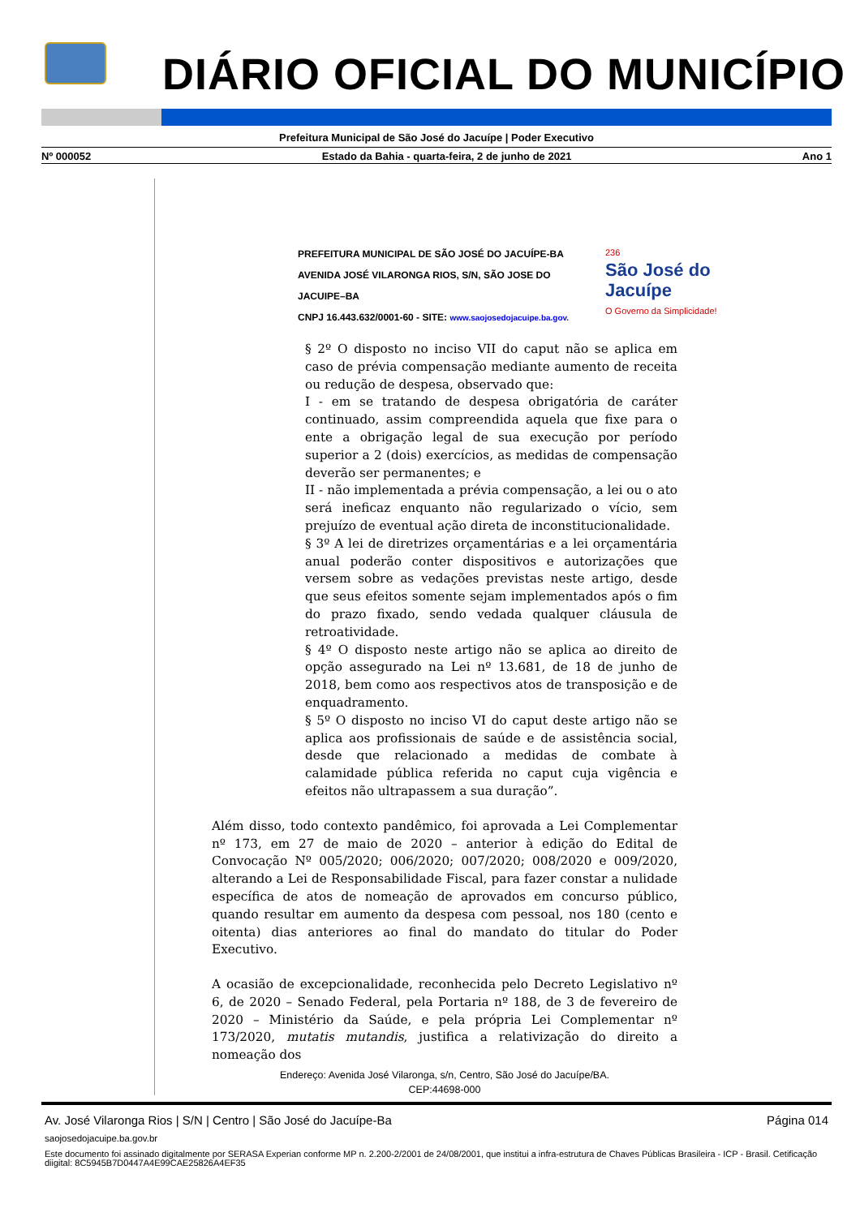DIÁRIO OFICIAL DO MUNICÍPIO
Prefeitura Municipal de São José do Jacuípe | Poder Executivo
Nº 000052 Estado da Bahia - quarta-feira, 2 de junho de 2021 Ano 1
PREFEITURA MUNICIPAL DE SÃO JOSÉ DO JACUÍPE-BA
AVENIDA JOSÉ VILARONGA RIOS, S/N, SÃO JOSE DO JACUIPE–BA
CNPJ 16.443.632/0001-60 - SITE: www.saojosedojacuipe.ba.gov.
236
São José do Jacuípe
O Governo da Simplicidade!
§ 2º O disposto no inciso VII do caput não se aplica em caso de prévia compensação mediante aumento de receita ou redução de despesa, observado que:
I - em se tratando de despesa obrigatória de caráter continuado, assim compreendida aquela que fixe para o ente a obrigação legal de sua execução por período superior a 2 (dois) exercícios, as medidas de compensação deverão ser permanentes; e
II - não implementada a prévia compensação, a lei ou o ato será ineficaz enquanto não regularizado o vício, sem prejuízo de eventual ação direta de inconstitucionalidade.
§ 3º A lei de diretrizes orçamentárias e a lei orçamentária anual poderão conter dispositivos e autorizações que versem sobre as vedações previstas neste artigo, desde que seus efeitos somente sejam implementados após o fim do prazo fixado, sendo vedada qualquer cláusula de retroatividade.
§ 4º O disposto neste artigo não se aplica ao direito de opção assegurado na Lei nº 13.681, de 18 de junho de 2018, bem como aos respectivos atos de transposição e de enquadramento.
§ 5º O disposto no inciso VI do caput deste artigo não se aplica aos profissionais de saúde e de assistência social, desde que relacionado a medidas de combate à calamidade pública referida no caput cuja vigência e efeitos não ultrapassem a sua duração”.
Além disso, todo contexto pandêmico, foi aprovada a Lei Complementar nº 173, em 27 de maio de 2020 – anterior à edição do Edital de Convocação Nº 005/2020; 006/2020; 007/2020; 008/2020 e 009/2020, alterando a Lei de Responsabilidade Fiscal, para fazer constar a nulidade específica de atos de nomeação de aprovados em concurso público, quando resultar em aumento da despesa com pessoal, nos 180 (cento e oitenta) dias anteriores ao final do mandato do titular do Poder Executivo.
A ocasião de excepcionalidade, reconhecida pelo Decreto Legislativo nº 6, de 2020 – Senado Federal, pela Portaria nº 188, de 3 de fevereiro de 2020 – Ministério da Saúde, e pela própria Lei Complementar nº 173/2020, mutatis mutandis, justifica a relativização do direito a nomeação dos
Endereço: Avenida José Vilaronga, s/n, Centro, São José do Jacuípe/BA.
CEP:44698-000
Av. José Vilaronga Rios | S/N | Centro | São José do Jacuípe-Ba Página 014
saojosedojacuipe.ba.gov.br
Este documento foi assinado digitalmente por SERASA Experian conforme MP n. 2.200-2/2001 de 24/08/2001, que institui a infra-estrutura de Chaves Públicas Brasileira - ICP - Brasil. Cetificação diigital: 8C5945B7D0447A4E99CAE25826A4EF35